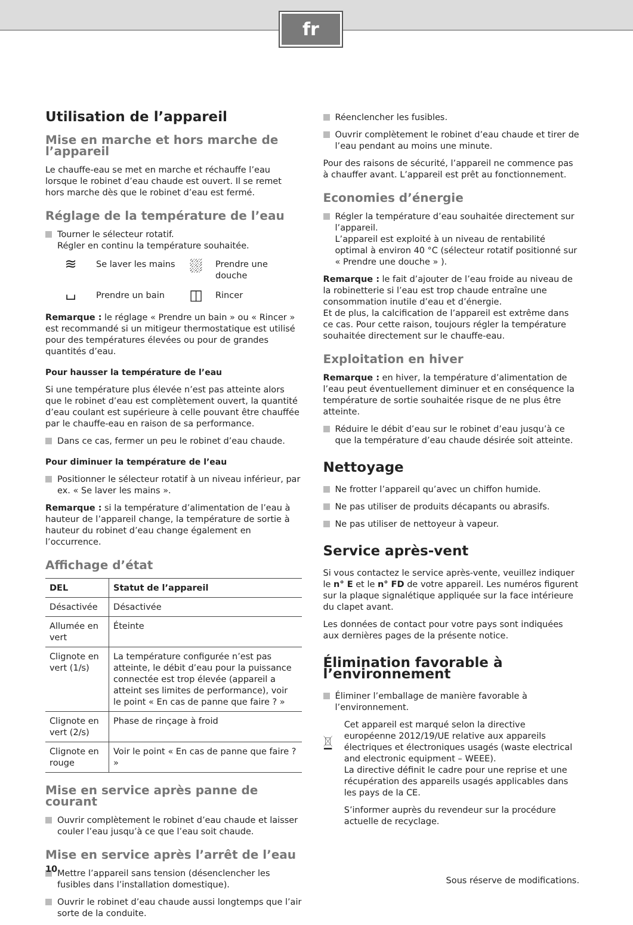fr
Utilisation de l’appareil
Mise en marche et hors marche de l’appareil
Le chauffe-eau se met en marche et réchauffe l’eau lorsque le robinet d’eau chaude est ouvert. Il se remet hors marche dès que le robinet d’eau est fermé.
Réglage de la température de l’eau
Tourner le sélecteur rotatif.
Régler en continu la température souhaitée.
≋
Se laver les mains
⛆
Prendre une douche
⌴
Prendre un bain
◫
Rincer
Remarque : le réglage « Prendre un bain » ou « Rincer » est recommandé si un mitigeur thermostatique est utilisé pour des températures élevées ou pour de grandes quantités d’eau.
Pour hausser la température de l’eau
Si une température plus élevée n’est pas atteinte alors que le robinet d’eau est complètement ouvert, la quantité d’eau coulant est supérieure à celle pouvant être chauffée par le chauffe-eau en raison de sa performance.
Dans ce cas, fermer un peu le robinet d’eau chaude.
Pour diminuer la température de l’eau
Positionner le sélecteur rotatif à un niveau inférieur, par ex. « Se laver les mains ».
Remarque : si la température d’alimentation de l’eau à hauteur de l’appareil change, la température de sortie à hauteur du robinet d’eau change également en l’occurrence.
Affichage d’état
| DEL | Statut de l’appareil |
| --- | --- |
| Désactivée | Désactivée |
| Allumée en vert | Éteinte |
| Clignote en vert (1/s) | La température configurée n’est pas atteinte, le débit d’eau pour la puissance connectée est trop élevée (appareil a atteint ses limites de performance), voir le point « En cas de panne que faire ? » |
| Clignote en vert (2/s) | Phase de rinçage à froid |
| Clignote en rouge | Voir le point « En cas de panne que faire ? » |
Mise en service après panne de courant
Ouvrir complètement le robinet d’eau chaude et laisser couler l’eau jusqu’à ce que l’eau soit chaude.
Mise en service après l’arrêt de l’eau
Mettre l’appareil sans tension (désenclencher les fusibles dans l’installation domestique).
Ouvrir le robinet d’eau chaude aussi longtemps que l’air sorte de la conduite.
Réenclencher les fusibles.
Ouvrir complètement le robinet d’eau chaude et tirer de l’eau pendant au moins une minute.
Pour des raisons de sécurité, l’appareil ne commence pas à chauffer avant. L’appareil est prêt au fonctionnement.
Economies d’énergie
Régler la température d’eau souhaitée directement sur l’appareil.
L’appareil est exploité à un niveau de rentabilité optimal à environ 40 °C (sélecteur rotatif positionné sur « Prendre une douche » ).
Remarque : le fait d’ajouter de l’eau froide au niveau de la robinetterie si l’eau est trop chaude entraîne une consommation inutile d’eau et d’énergie.
Et de plus, la calcification de l’appareil est extrême dans ce cas. Pour cette raison, toujours régler la température souhaitée directement sur le chauffe-eau.
Exploitation en hiver
Remarque : en hiver, la température d’alimentation de l’eau peut éventuellement diminuer et en conséquence la température de sortie souhaitée risque de ne plus être atteinte.
Réduire le débit d’eau sur le robinet d’eau jusqu’à ce que la température d’eau chaude désirée soit atteinte.
Nettoyage
Ne frotter l’appareil qu’avec un chiffon humide.
Ne pas utiliser de produits décapants ou abrasifs.
Ne pas utiliser de nettoyeur à vapeur.
Service après-vent
Si vous contactez le service après-vente, veuillez indiquer le n° E et le n° FD de votre appareil. Les numéros figurent sur la plaque signalétique appliquée sur la face intérieure du clapet avant.
Les données de contact pour votre pays sont indiquées aux dernières pages de la présente notice.
Élimination favorable à l’environnement
Éliminer l’emballage de manière favorable à l’environnement.
Cet appareil est marqué selon la directive européenne 2012/19/UE relative aux appareils électriques et électroniques usagés (waste electrical and electronic equipment – WEEE).
La directive définit le cadre pour une reprise et une récupération des appareils usagés applicables dans les pays de la CE.
S’informer auprès du revendeur sur la procédure actuelle de recyclage.
Sous réserve de modifications.
10